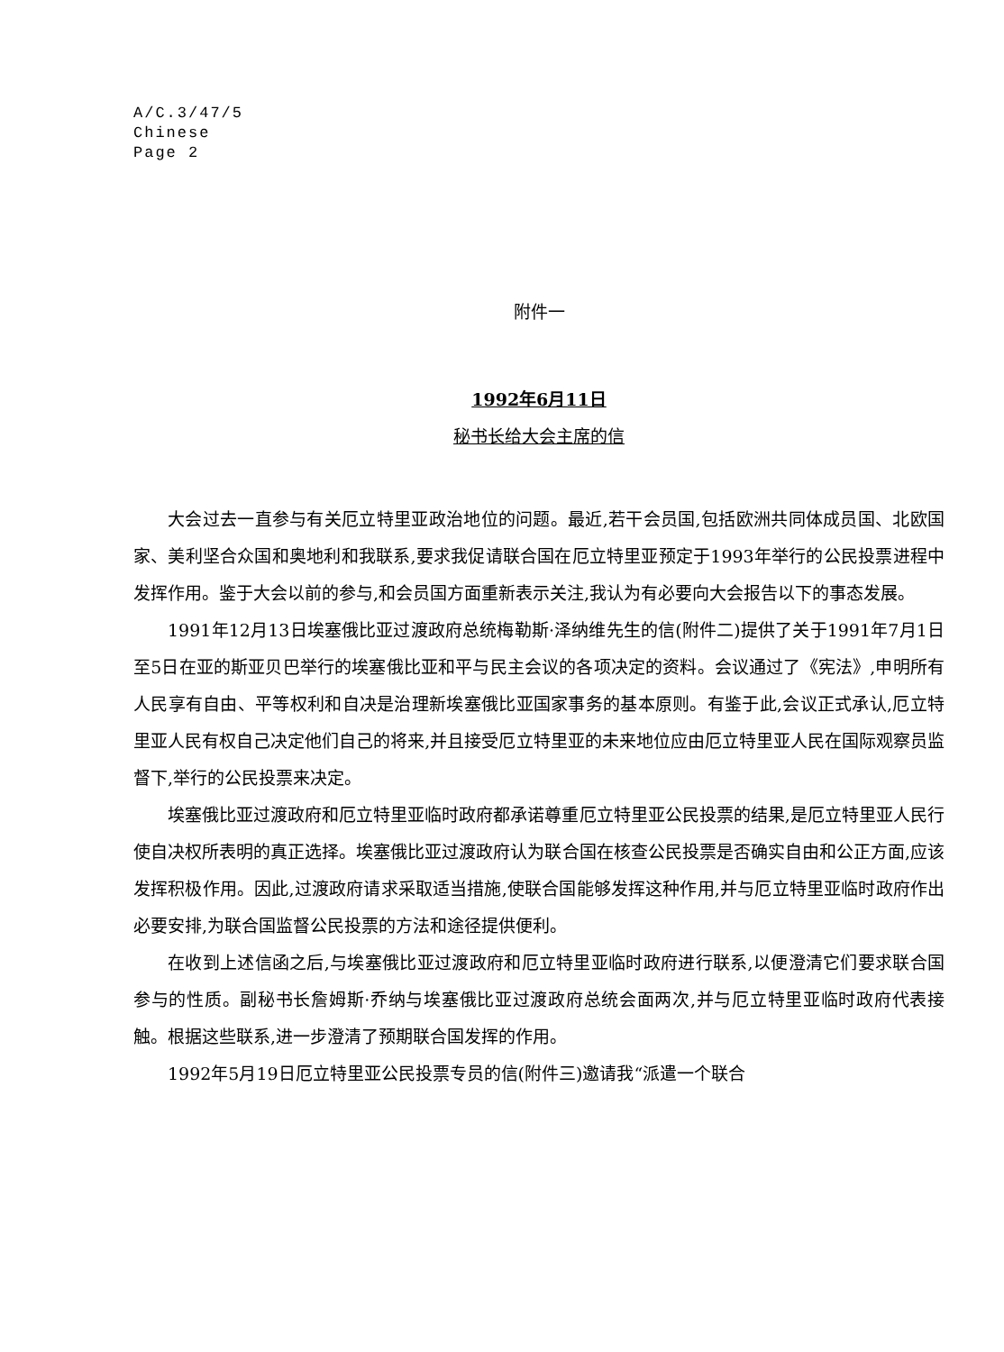A/C.3/47/5
Chinese
Page 2
附件一
1992年6月11日
秘书长给大会主席的信
大会过去一直参与有关厄立特里亚政治地位的问题。最近,若干会员国,包括欧洲共同体成员国、北欧国家、美利坚合众国和奥地利和我联系,要求我促请联合国在厄立特里亚预定于1993年举行的公民投票进程中发挥作用。鉴于大会以前的参与,和会员国方面重新表示关注,我认为有必要向大会报告以下的事态发展。
1991年12月13日埃塞俄比亚过渡政府总统梅勒斯·泽纳维先生的信(附件二)提供了关于1991年7月1日至5日在亚的斯亚贝巴举行的埃塞俄比亚和平与民主会议的各项决定的资料。会议通过了《宪法》,申明所有人民享有自由、平等权利和自决是治理新埃塞俄比亚国家事务的基本原则。有鉴于此,会议正式承认,厄立特里亚人民有权自己决定他们自己的将来,并且接受厄立特里亚的未来地位应由厄立特里亚人民在国际观察员监督下,举行的公民投票来决定。
埃塞俄比亚过渡政府和厄立特里亚临时政府都承诺尊重厄立特里亚公民投票的结果,是厄立特里亚人民行使自决权所表明的真正选择。埃塞俄比亚过渡政府认为联合国在核查公民投票是否确实自由和公正方面,应该发挥积极作用。因此,过渡政府请求采取适当措施,使联合国能够发挥这种作用,并与厄立特里亚临时政府作出必要安排,为联合国监督公民投票的方法和途径提供便利。
在收到上述信函之后,与埃塞俄比亚过渡政府和厄立特里亚临时政府进行联系,以便澄清它们要求联合国参与的性质。副秘书长詹姆斯·乔纳与埃塞俄比亚过渡政府总统会面两次,并与厄立特里亚临时政府代表接触。根据这些联系,进一步澄清了预期联合国发挥的作用。
1992年5月19日厄立特里亚公民投票专员的信(附件三)邀请我“派遣一个联合